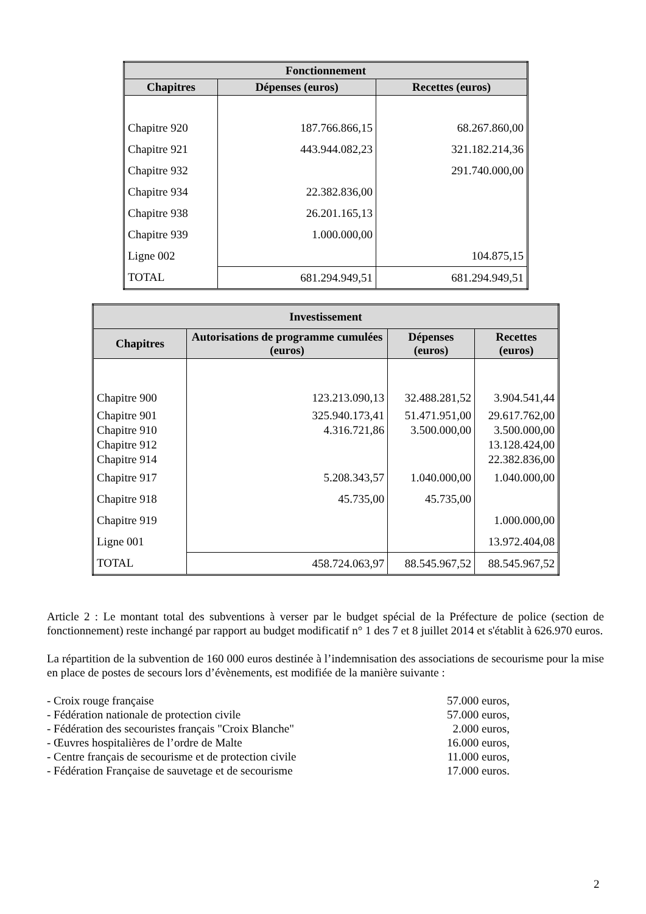| Fonctionnement | | |
| --- | --- | --- |
| Chapitres | Dépenses (euros) | Recettes (euros) |
| Chapitre 920 | 187.766.866,15 | 68.267.860,00 |
| Chapitre 921 | 443.944.082,23 | 321.182.214,36 |
| Chapitre 932 | | 291.740.000,00 |
| Chapitre 934 | 22.382.836,00 | |
| Chapitre 938 | 26.201.165,13 | |
| Chapitre 939 | 1.000.000,00 | |
| Ligne 002 | | 104.875,15 |
| TOTAL | 681.294.949,51 | 681.294.949,51 |
| Investissement | | | |
| --- | --- | --- | --- |
| Chapitres | Autorisations de programme cumulées (euros) | Dépenses (euros) | Recettes (euros) |
| Chapitre 900 | 123.213.090,13 | 32.488.281,52 | 3.904.541,44 |
| Chapitre 901 | 325.940.173,41 | 51.471.951,00 | 29.617.762,00 |
| Chapitre 910 | 4.316.721,86 | 3.500.000,00 | 3.500.000,00 |
| Chapitre 912 | | | 13.128.424,00 |
| Chapitre 914 | | | 22.382.836,00 |
| Chapitre 917 | 5.208.343,57 | 1.040.000,00 | 1.040.000,00 |
| Chapitre 918 | 45.735,00 | 45.735,00 | |
| Chapitre 919 | | | 1.000.000,00 |
| Ligne 001 | | | 13.972.404,08 |
| TOTAL | 458.724.063,97 | 88.545.967,52 | 88.545.967,52 |
Article 2 : Le montant total des subventions à verser par le budget spécial de la Préfecture de police (section de fonctionnement) reste inchangé par rapport au budget modificatif n° 1 des 7 et 8 juillet 2014 et s'établit à 626.970 euros.
La répartition de la subvention de 160 000 euros destinée à l’indemnisation des associations de secourisme pour la mise en place de postes de secours lors d’évènements, est modifiée de la manière suivante :
- Croix rouge française 57.000 euros,
- Fédération nationale de protection civile 57.000 euros,
- Fédération des secouristes français "Croix Blanche" 2.000 euros,
- Œuvres hospitalières de l’ordre de Malte 16.000 euros,
- Centre français de secourisme et de protection civile 11.000 euros,
- Fédération Française de sauvetage et de secourisme 17.000 euros.
2